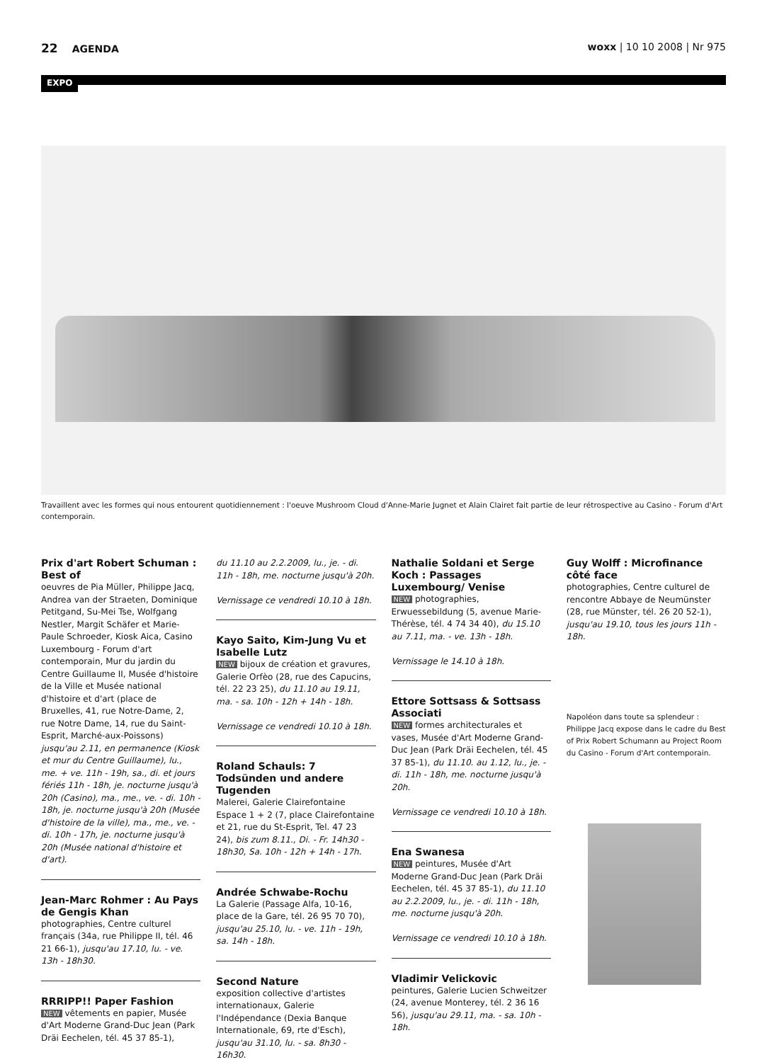22 AGENDA woxx | 10 10 2008 | Nr 975
EXPO
Travaillent avec les formes qui nous entourent quotidiennement : l'oeuve Mushroom Cloud d'Anne-Marie Jugnet et Alain Clairet fait partie de leur rétrospective au Casino - Forum d'Art contemporain.
Prix d'art Robert Schuman : Best of
oeuvres de Pia Müller, Philippe Jacq, Andrea van der Straeten, Dominique Petitgand, Su-Mei Tse, Wolfgang Nestler, Margit Schäfer et Marie-Paule Schroeder, Kiosk Aica, Casino Luxembourg - Forum d'art contemporain, Mur du jardin du Centre Guillaume II, Musée d'histoire de la Ville et Musée national d'histoire et d'art (place de Bruxelles, 41, rue Notre-Dame, 2, rue Notre Dame, 14, rue du Saint-Esprit, Marché-aux-Poissons) jusqu'au 2.11, en permanence (Kiosk et mur du Centre Guillaume), lu., me. + ve. 11h - 19h, sa., di. et jours fériés 11h - 18h, je. nocturne jusqu'à 20h (Casino), ma., me., ve. - di. 10h - 18h, je. nocturne jusqu'à 20h (Musée d'histoire de la ville), ma., me., ve. - di. 10h - 17h, je. nocturne jusqu'à 20h (Musée national d'histoire et d'art).
Jean-Marc Rohmer : Au Pays de Gengis Khan
photographies, Centre culturel français (34a, rue Philippe II, tél. 46 21 66-1), jusqu'au 17.10, lu. - ve. 13h - 18h30.
RRRIPP!! Paper Fashion
NEW vêtements en papier, Musée d'Art Moderne Grand-Duc Jean (Park Dräi Eechelen, tél. 45 37 85-1),
du 11.10 au 2.2.2009, lu., je. - di. 11h - 18h, me. nocturne jusqu'à 20h.
Vernissage ce vendredi 10.10 à 18h.
Kayo Saito, Kim-Jung Vu et Isabelle Lutz
NEW bijoux de création et gravures, Galerie Orfèo (28, rue des Capucins, tél. 22 23 25), du 11.10 au 19.11, ma. - sa. 10h - 12h + 14h - 18h.
Vernissage ce vendredi 10.10 à 18h.
Roland Schauls: 7 Todsünden und andere Tugenden
Malerei, Galerie Clairefontaine Espace 1 + 2 (7, place Clairefontaine et 21, rue du St-Esprit, Tel. 47 23 24), bis zum 8.11., Di. - Fr. 14h30 - 18h30, Sa. 10h - 12h + 14h - 17h.
Andrée Schwabe-Rochu
La Galerie (Passage Alfa, 10-16, place de la Gare, tél. 26 95 70 70), jusqu'au 25.10, lu. - ve. 11h - 19h, sa. 14h - 18h.
Second Nature
exposition collective d'artistes internationaux, Galerie l'Indépendance (Dexia Banque Internationale, 69, rte d'Esch), jusqu'au 31.10, lu. - sa. 8h30 - 16h30.
Nathalie Soldani et Serge Koch : Passages Luxembourg/ Venise
NEW photographies, Erwuessebildung (5, avenue Marie-Thérèse, tél. 4 74 34 40), du 15.10 au 7.11, ma. - ve. 13h - 18h.
Vernissage le 14.10 à 18h.
Ettore Sottsass & Sottsass Associati
NEW formes architecturales et vases, Musée d'Art Moderne Grand-Duc Jean (Park Dräi Eechelen, tél. 45 37 85-1), du 11.10. au 1.12, lu., je. - di. 11h - 18h, me. nocturne jusqu'à 20h.
Vernissage ce vendredi 10.10 à 18h.
Ena Swanesa
NEW peintures, Musée d'Art Moderne Grand-Duc Jean (Park Dräi Eechelen, tél. 45 37 85-1), du 11.10 au 2.2.2009, lu., je. - di. 11h - 18h, me. nocturne jusqu'à 20h.
Vernissage ce vendredi 10.10 à 18h.
Vladimir Velickovic
peintures, Galerie Lucien Schweitzer (24, avenue Monterey, tél. 2 36 16 56), jusqu'au 29.11, ma. - sa. 10h - 18h.
Guy Wolff : Microfinance côté face
photographies, Centre culturel de rencontre Abbaye de Neumünster (28, rue Münster, tél. 26 20 52-1), jusqu'au 19.10, tous les jours 11h - 18h.
Napoléon dans toute sa splendeur : Philippe Jacq expose dans le cadre du Best of Prix Robert Schumann au Project Room du Casino - Forum d'Art contemporain.